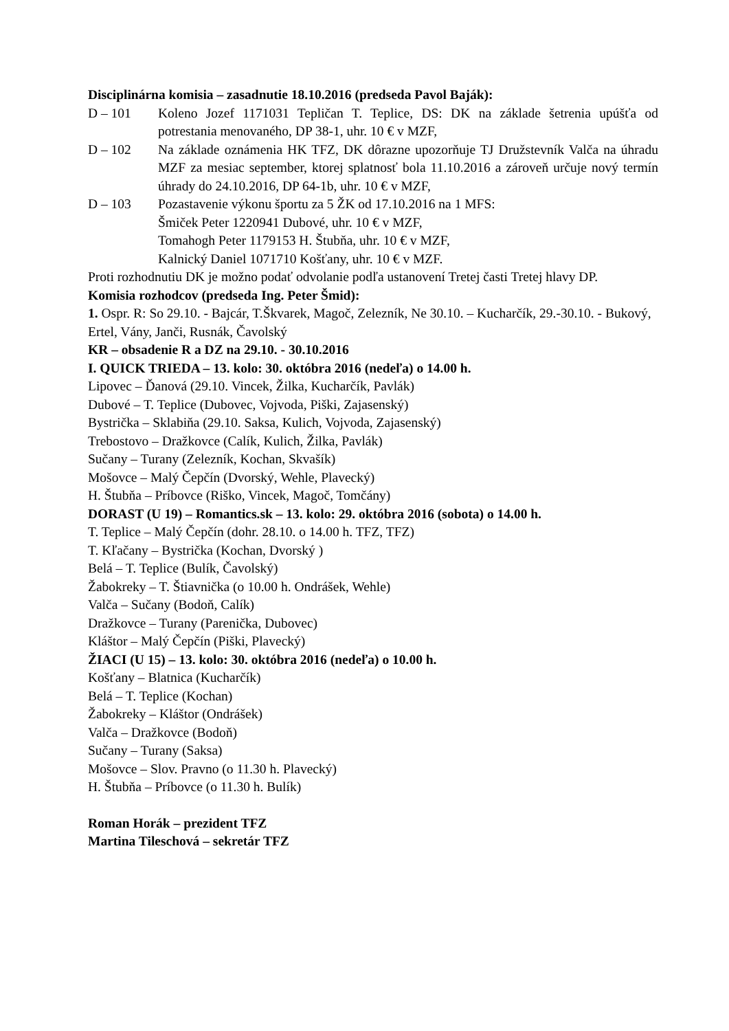Disciplinárna komisia – zasadnutie 18.10.2016 (predseda Pavol Baják):
D – 101 Koleno Jozef 1171031 Tepličan T. Teplice, DS: DK na základe šetrenia upúšťa od potrestania menovaného, DP 38-1, uhr. 10 € v MZF,
D – 102 Na základe oznámenia HK TFZ, DK dôrazne upozorňuje TJ Družstevník Valča na úhradu MZF za mesiac september, ktorej splatnosť bola 11.10.2016 a zároveň určuje nový termín úhrady do 24.10.2016, DP 64-1b, uhr. 10 € v MZF,
D – 103 Pozastavenie výkonu športu za 5 ŽK od 17.10.2016 na 1 MFS:
Šmiček Peter 1220941 Dubové, uhr. 10 € v MZF,
Tomahogh Peter 1179153 H. Štubňa, uhr. 10 € v MZF,
Kalnický Daniel 1071710 Košťany, uhr. 10 € v MZF.
Proti rozhodnutiu DK je možno podať odvolanie podľa ustanovení Tretej časti Tretej hlavy DP.
Komisia rozhodcov (predseda Ing. Peter Šmid):
1. Ospr. R: So 29.10. - Bajcár, T.Škvarek, Magoč, Zelezník, Ne 30.10. – Kucharčík, 29.-30.10. - Bukový, Ertel, Vány, Janči, Rusnák, Čavolský
KR – obsadenie R a DZ na 29.10. - 30.10.2016
I. QUICK TRIEDA – 13. kolo: 30. októbra 2016 (nedeľa) o 14.00 h.
Lipovec – Ďanová (29.10. Vincek, Žilka, Kucharčík, Pavlák)
Dubové – T. Teplice (Dubovec, Vojvoda, Piški, Zajasenský)
Bystrička – Sklabiňa (29.10. Saksa, Kulich, Vojvoda, Zajasenský)
Trebostovo – Dražkovce (Calík, Kulich, Žilka, Pavlák)
Sučany – Turany (Zelezník, Kochan, Skvašík)
Mošovce – Malý Čepčín (Dvorský, Wehle, Plavecký)
H. Štubňa – Príbovce (Riško, Vincek, Magoč, Tomčány)
DORAST (U 19) – Romantics.sk – 13. kolo: 29. októbra 2016 (sobota) o 14.00 h.
T. Teplice – Malý Čepčín (dohr. 28.10. o 14.00 h. TFZ, TFZ)
T. Kľačany – Bystrička (Kochan, Dvorský )
Belá – T. Teplice (Bulík, Čavolský)
Žabokreky – T. Štiavnička (o 10.00 h. Ondrášek, Wehle)
Valča – Sučany (Bodoň, Calík)
Dražkovce – Turany (Parenička, Dubovec)
Kláštor – Malý Čepčín (Piški, Plavecký)
ŽIACI (U 15) – 13. kolo: 30. októbra 2016 (nedeľa) o 10.00 h.
Košťany – Blatnica (Kucharčík)
Belá – T. Teplice (Kochan)
Žabokreky – Kláštor (Ondrášek)
Valča – Dražkovce (Bodoň)
Sučany – Turany (Saksa)
Mošovce – Slov. Pravno (o 11.30 h. Plavecký)
H. Štubňa – Príbovce (o 11.30 h. Bulík)
Roman Horák – prezident TFZ
Martina Tileschová – sekretár TFZ